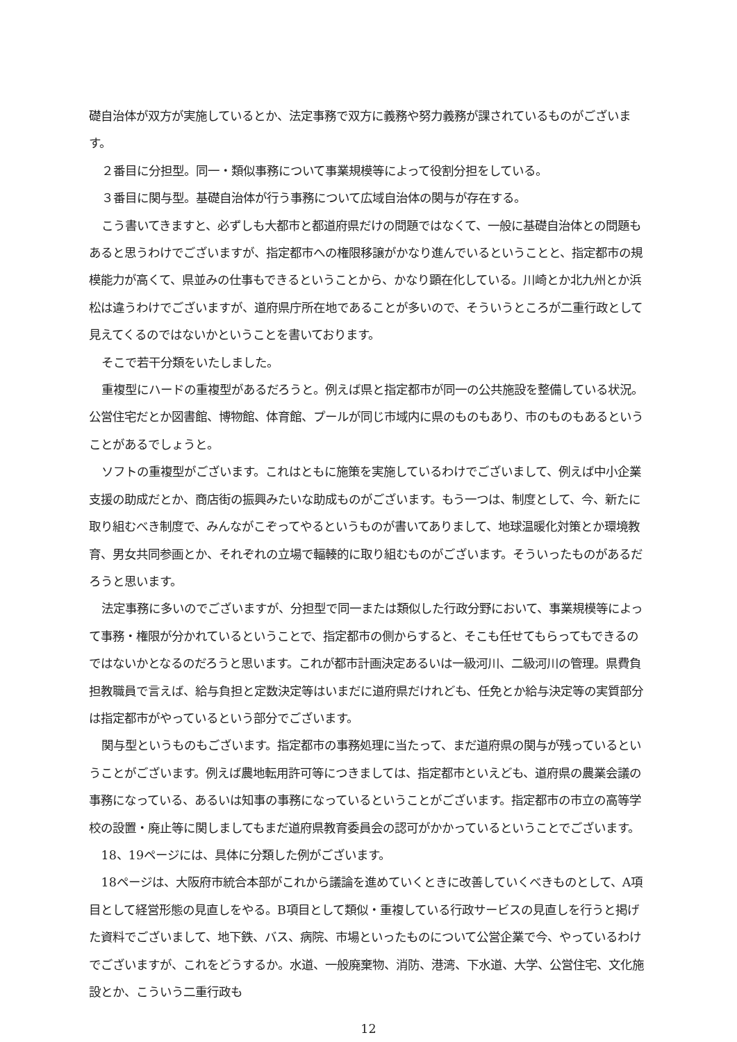礎自治体が双方が実施しているとか、法定事務で双方に義務や努力義務が課されているものがございます。
２番目に分担型。同一・類似事務について事業規模等によって役割分担をしている。
３番目に関与型。基礎自治体が行う事務について広域自治体の関与が存在する。
こう書いてきますと、必ずしも大都市と都道府県だけの問題ではなくて、一般に基礎自治体との問題もあると思うわけでございますが、指定都市への権限移譲がかなり進んでいるということと、指定都市の規模能力が高くて、県並みの仕事もできるということから、かなり顕在化している。川崎とか北九州とか浜松は違うわけでございますが、道府県庁所在地であることが多いので、そういうところが二重行政として見えてくるのではないかということを書いております。
そこで若干分類をいたしました。
重複型にハードの重複型があるだろうと。例えば県と指定都市が同一の公共施設を整備している状況。公営住宅だとか図書館、博物館、体育館、プールが同じ市域内に県のものもあり、市のものもあるということがあるでしょうと。
ソフトの重複型がございます。これはともに施策を実施しているわけでございまして、例えば中小企業支援の助成だとか、商店街の振興みたいな助成ものがございます。もう一つは、制度として、今、新たに取り組むべき制度で、みんながこぞってやるというものが書いてありまして、地球温暖化対策とか環境教育、男女共同参画とか、それぞれの立場で輻輳的に取り組むものがございます。そういったものがあるだろうと思います。
法定事務に多いのでございますが、分担型で同一または類似した行政分野において、事業規模等によって事務・権限が分かれているということで、指定都市の側からすると、そこも任せてもらってもできるのではないかとなるのだろうと思います。これが都市計画決定あるいは一級河川、二級河川の管理。県費負担教職員で言えば、給与負担と定数決定等はいまだに道府県だけれども、任免とか給与決定等の実質部分は指定都市がやっているという部分でございます。
関与型というものもございます。指定都市の事務処理に当たって、まだ道府県の関与が残っているということがございます。例えば農地転用許可等につきましては、指定都市といえども、道府県の農業会議の事務になっている、あるいは知事の事務になっているということがございます。指定都市の市立の高等学校の設置・廃止等に関しましてもまだ道府県教育委員会の認可がかかっているということでございます。
18、19ページには、具体に分類した例がございます。
18ページは、大阪府市統合本部がこれから議論を進めていくときに改善していくべきものとして、A項目として経営形態の見直しをやる。B項目として類似・重複している行政サービスの見直しを行うと掲げた資料でございまして、地下鉄、バス、病院、市場といったものについて公営企業で今、やっているわけでございますが、これをどうするか。水道、一般廃棄物、消防、港湾、下水道、大学、公営住宅、文化施設とか、こういう二重行政も
12